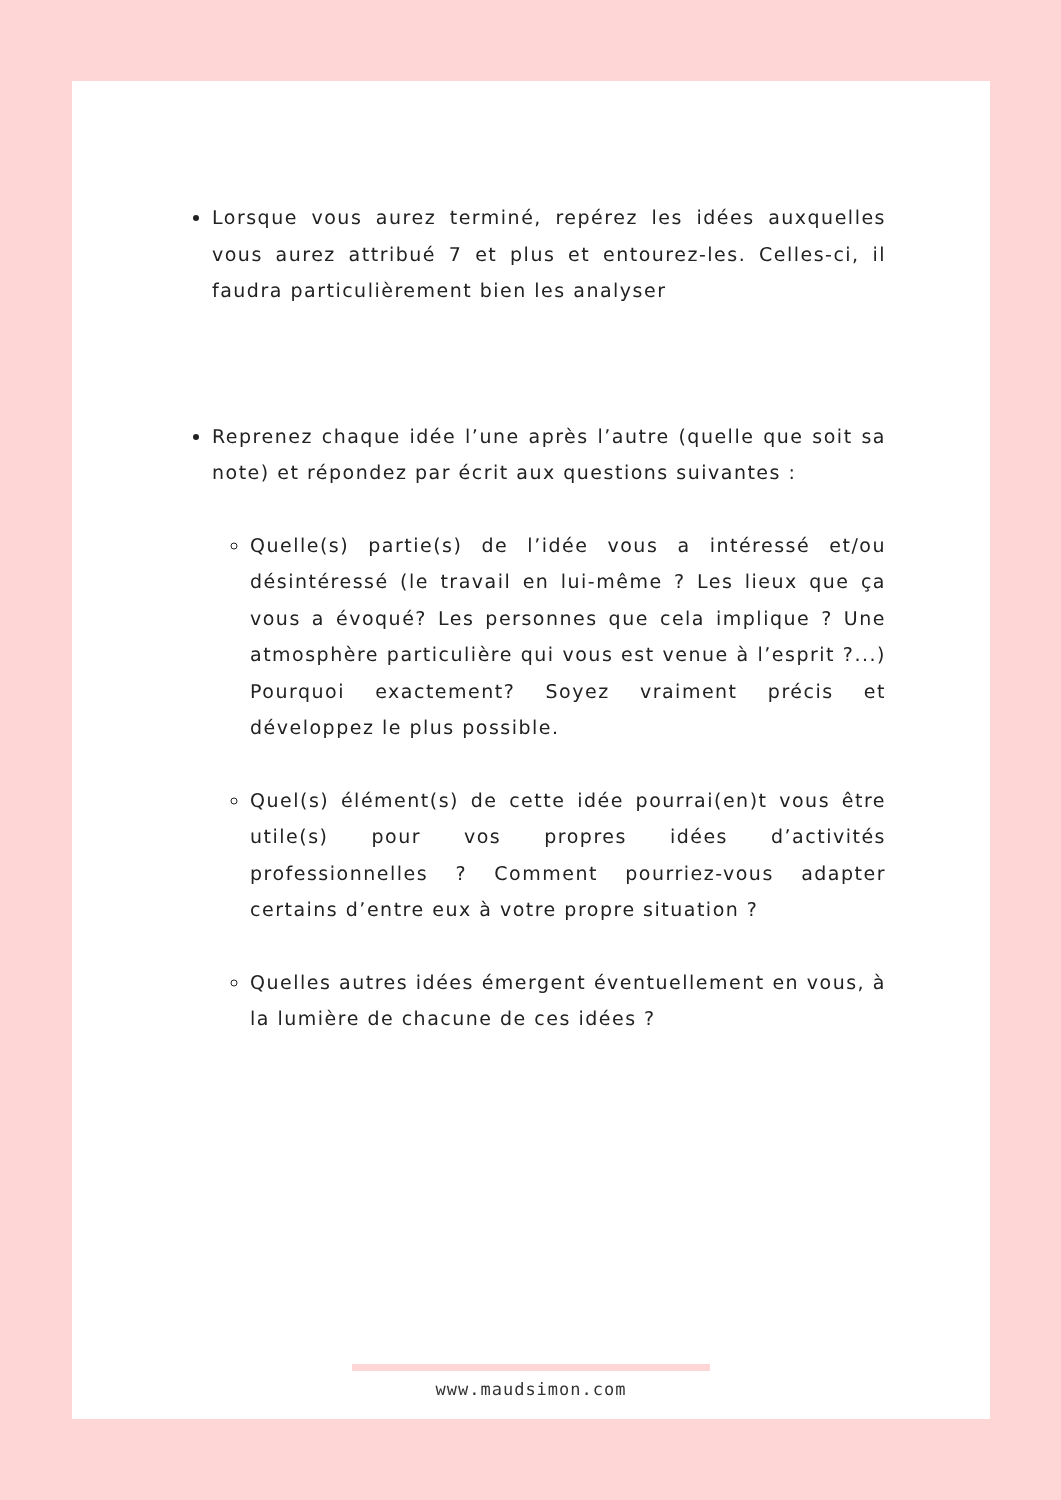Lorsque vous aurez terminé, repérez les idées auxquelles vous aurez attribué 7 et plus et entourez-les. Celles-ci, il faudra particulièrement bien les analyser
Reprenez chaque idée l’une après l’autre (quelle que soit sa note) et répondez par écrit aux questions suivantes :
Quelle(s) partie(s) de l’idée vous a intéressé et/ou désintéressé (le travail en lui-même ? Les lieux que ça vous a évoqué? Les personnes que cela implique ? Une atmosphère particulière qui vous est venue à l’esprit ?...) Pourquoi exactement? Soyez vraiment précis et développez le plus possible.
Quel(s) élément(s) de cette idée pourrai(en)t vous être utile(s) pour vos propres idées d’activités professionnelles ? Comment pourriez-vous adapter certains d’entre eux à votre propre situation ?
Quelles autres idées émergent éventuellement en vous, à la lumière de chacune de ces idées ?
www.maudsimon.com